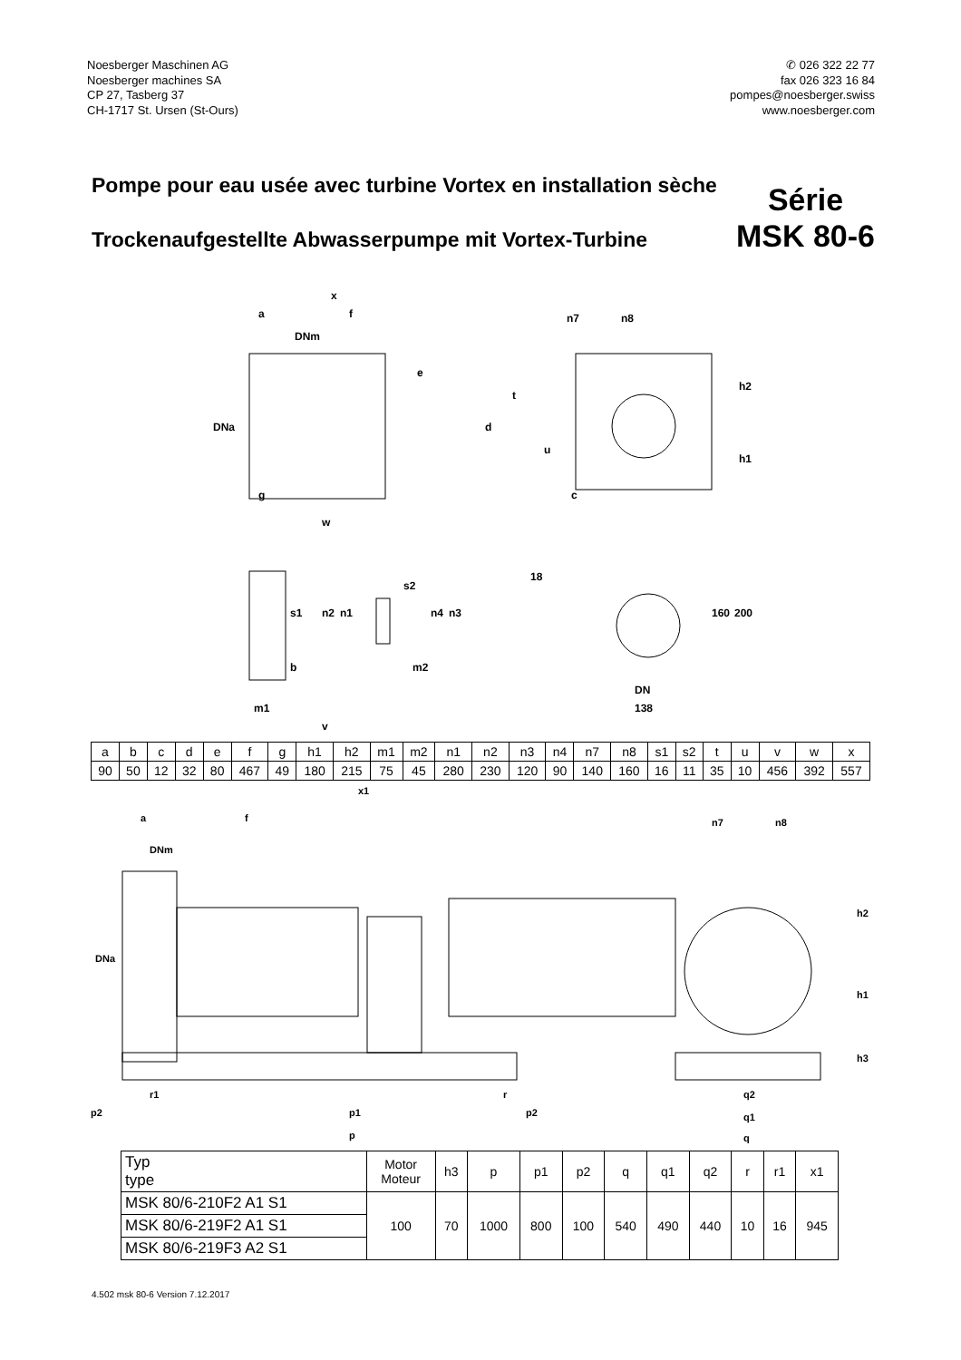Noesberger Maschinen AG
Noesberger machines SA
CP 27, Tasberg 37
CH-1717 St. Ursen (St-Ours)
✆ 026 322 22 77
fax 026 323 16 84
pompes@noesberger.swiss
www.noesberger.com
Pompe pour eau usée avec turbine Vortex en installation sèche
Trockenaufgestellte Abwasserpumpe mit Vortex-Turbine
Série
MSK 80-6
x
a
f
DNm
e
n7
n8
DNa
d
t
u
h2
h1
c
g
w
18
s1
n2
n1
s2
n4
n3
b
m2
160
200
DN
138
m1
v
| a | b | c | d | e | f | g | h1 | h2 | m1 | m2 | n1 | n2 | n3 | n4 | n7 | n8 | s1 | s2 | t | u | v | w | x |
| 90 | 50 | 12 | 32 | 80 | 467 | 49 | 180 | 215 | 75 | 45 | 280 | 230 | 120 | 90 | 140 | 160 | 16 | 11 | 35 | 10 | 456 | 392 | 557 |
x1
a
f
DNm
DNa
n7
n8
h2
h1
h3
r1
r
p2
p1
p2
p
q2
q1
q
| Typ type | Motor Moteur | h3 | p | p1 | p2 | q | q1 | q2 | r | r1 | x1 |
| --- | --- | --- | --- | --- | --- | --- | --- | --- | --- | --- | --- |
| MSK 80/6-210F2 A1 S1 | 100 | 70 | 1000 | 800 | 100 | 540 | 490 | 440 | 10 | 16 | 945 |
| MSK 80/6-219F2 A1 S1 | | | | | | | | | | | |
| MSK 80/6-219F3 A2 S1 | | | | | | | | | | | |
4.502 msk 80-6 Version 7.12.2017